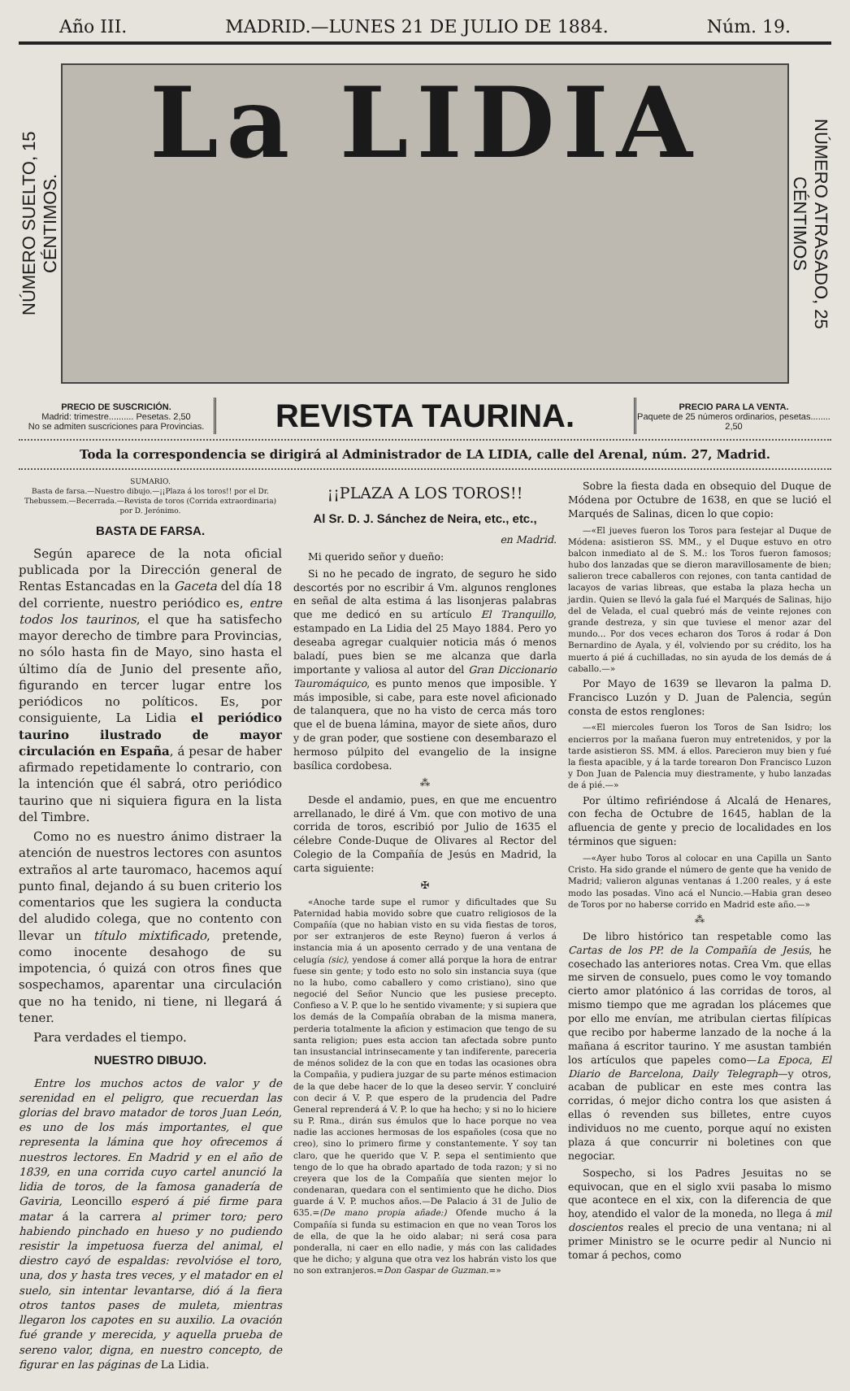Año III. MADRID.—LUNES 21 DE JULIO DE 1884. Núm. 19.
NÚMERO SUELTO, 15 CÉNTIMOS.
La LIDIA
NÚMERO ATRASADO, 25 CÉNTIMOS
PRECIO DE SUSCRICIÓN.
Madrid: trimestre.......... Pesetas. 2,50
No se admiten suscriciones para Provincias.
REVISTA TAURINA.
PRECIO PARA LA VENTA.
Paquete de 25 números ordinarios, pesetas........ 2,50
Toda la correspondencia se dirigirá al Administrador de LA LIDIA, calle del Arenal, núm. 27, Madrid.
SUMARIO.
Basta de farsa.—Nuestro dibujo.—¡¡Plaza á los toros!! por el Dr. Thebussem.—Becerrada.—Revista de toros (Corrida extraordinaria) por D. Jerónimo.
BASTA DE FARSA.
Según aparece de la nota oficial publicada por la Dirección general de Rentas Estancadas en la Gaceta del día 18 del corriente, nuestro periódico es, entre todos los taurinos, el que ha satisfecho mayor derecho de timbre para Provincias, no sólo hasta fin de Mayo, sino hasta el último día de Junio del presente año, figurando en tercer lugar entre los periódicos no políticos. Es, por consiguiente, La Lidia el periódico taurino ilustrado de mayor circulación en España, á pesar de haber afirmado repetidamente lo contrario, con la intención que él sabrá, otro periódico taurino que ni siquiera figura en la lista del Timbre.
Como no es nuestro ánimo distraer la atención de nuestros lectores con asuntos extraños al arte tauromaco, hacemos aquí punto final, dejando á su buen criterio los comentarios que les sugiera la conducta del aludido colega, que no contento con llevar un título mixtificado, pretende, como inocente desahogo de su impotencia, ó quizá con otros fines que sospechamos, aparentar una circulación que no ha tenido, ni tiene, ni llegará á tener.
Para verdades el tiempo.
NUESTRO DIBUJO.
Entre los muchos actos de valor y de serenidad en el peligro, que recuerdan las glorias del bravo matador de toros Juan León, es uno de los más importantes, el que representa la lámina que hoy ofrecemos á nuestros lectores. En Madrid y en el año de 1839, en una corrida cuyo cartel anunció la lidia de toros, de la famosa ganadería de Gaviria, Leoncillo esperó á pié firme para matar á la carrera al primer toro; pero habiendo pinchado en hueso y no pudiendo resistir la impetuosa fuerza del animal, el diestro cayó de espaldas: revolvióse el toro, una, dos y hasta tres veces, y el matador en el suelo, sin intentar levantarse, dió á la fiera otros tantos pases de muleta, mientras llegaron los capotes en su auxilio. La ovación fué grande y merecida, y aquella prueba de sereno valor, digna, en nuestro concepto, de figurar en las páginas de La Lidia.
¡¡PLAZA A LOS TOROS!!
Al Sr. D. J. Sánchez de Neira, etc., etc.,
en Madrid.
Mi querido señor y dueño:
Si no he pecado de ingrato, de seguro he sido descortés por no escribir á Vm. algunos renglones en señal de alta estima á las lisonjeras palabras que me dedicó en su artículo El Tranquillo, estampado en La Lidia del 25 Mayo 1884. Pero yo deseaba agregar cualquier noticia más ó menos baladí, pues bien se me alcanza que darla importante y valiosa al autor del Gran Diccionario Tauromáquico, es punto menos que imposible. Y más imposible, si cabe, para este novel aficionado de talanquera, que no ha visto de cerca más toro que el de buena lámina, mayor de siete años, duro y de gran poder, que sostiene con desembarazo el hermoso púlpito del evangelio de la insigne basílica cordobesa.
⁂
Desde el andamio, pues, en que me encuentro arrellanado, le diré á Vm. que con motivo de una corrida de toros, escribió por Julio de 1635 el célebre Conde-Duque de Olivares al Rector del Colegio de la Compañía de Jesús en Madrid, la carta siguiente:
✠
«Anoche tarde supe el rumor y dificultades que Su Paternidad habia movido sobre que cuatro religiosos de la Compañía (que no habian visto en su vida fiestas de toros, por ser extranjeros de este Reyno) fueron á verlos á instancia mia á un aposento cerrado y de una ventana de celugía (sic), yendose á comer allá porque la hora de entrar fuese sin gente; y todo esto no solo sin instancia suya (que no la hubo, como caballero y como cristiano), sino que negocié del Señor Nuncio que les pusiese precepto. Confieso a V. P. que lo he sentido vivamente; y si supiera que los demás de la Compañía obraban de la misma manera, perderia totalmente la aficion y estimacion que tengo de su santa religion; pues esta accion tan afectada sobre punto tan insustancial intrinsecamente y tan indiferente, pareceria de ménos solidez de la con que en todas las ocasiones obra la Compañia, y pudiera juzgar de su parte ménos estimacion de la que debe hacer de lo que la deseo servir. Y concluiré con decir á V. P. que espero de la prudencia del Padre General reprenderá á V. P. lo que ha hecho; y si no lo hiciere su P. Rma., dirán sus émulos que lo hace porque no vea nadie las acciones hermosas de los españoles (cosa que no creo), sino lo primero firme y constantemente. Y soy tan claro, que he querido que V. P. sepa el sentimiento que tengo de lo que ha obrado apartado de toda razon; y si no creyera que los de la Compañía que sienten mejor lo condenaran, quedara con el sentimiento que he dicho. Dios guarde á V. P. muchos años.—De Palacio á 31 de Julio de 635.=(De mano propia añade:) Ofende mucho á la Compañía si funda su estimacion en que no vean Toros los de ella, de que la he oido alabar; ni será cosa para ponderalla, ni caer en ello nadie, y más con las calidades que he dicho; y alguna que otra vez los habrán visto los que no son extranjeros.=Don Gaspar de Guzman.=»
Sobre la fiesta dada en obsequio del Duque de Módena por Octubre de 1638, en que se lució el Marqués de Salinas, dicen lo que copio:
—«El jueves fueron los Toros para festejar al Duque de Módena: asistieron SS. MM., y el Duque estuvo en otro balcon inmediato al de S. M.: los Toros fueron famosos; hubo dos lanzadas que se dieron maravillosamente de bien; salieron trece caballeros con rejones, con tanta cantidad de lacayos de varias libreas, que estaba la plaza hecha un jardin. Quien se llevó la gala fué el Marqués de Salinas, hijo del de Velada, el cual quebró más de veinte rejones con grande destreza, y sin que tuviese el menor azar del mundo... Por dos veces echaron dos Toros á rodar á Don Bernardino de Ayala, y él, volviendo por su crédito, los ha muerto á pié á cuchilladas, no sin ayuda de los demás de á caballo.—»
Por Mayo de 1639 se llevaron la palma D. Francisco Luzón y D. Juan de Palencia, según consta de estos renglones:
—«El miercoles fueron los Toros de San Isidro; los encierros por la mañana fueron muy entretenidos, y por la tarde asistieron SS. MM. á ellos. Parecieron muy bien y fué la fiesta apacible, y á la tarde torearon Don Francisco Luzon y Don Juan de Palencia muy diestramente, y hubo lanzadas de á pié.—»
Por último refiriéndose á Alcalá de Henares, con fecha de Octubre de 1645, hablan de la afluencia de gente y precio de localidades en los términos que siguen:
—«Ayer hubo Toros al colocar en una Capilla un Santo Cristo. Ha sido grande el número de gente que ha venido de Madrid; valieron algunas ventanas á 1.200 reales, y á este modo las posadas. Vino acá el Nuncio.—Habia gran deseo de Toros por no haberse corrido en Madrid este año.—»
⁂
De libro histórico tan respetable como las Cartas de los PP. de la Compañía de Jesús, he cosechado las anteriores notas. Crea Vm. que ellas me sirven de consuelo, pues como le voy tomando cierto amor platónico á las corridas de toros, al mismo tiempo que me agradan los plácemes que por ello me envían, me atribulan ciertas filípicas que recibo por haberme lanzado de la noche á la mañana á escritor taurino. Y me asustan también los artículos que papeles como—La Epoca, El Diario de Barcelona, Daily Telegraph—y otros, acaban de publicar en este mes contra las corridas, ó mejor dicho contra los que asisten á ellas ó revenden sus billetes, entre cuyos individuos no me cuento, porque aquí no existen plaza á que concurrir ni boletines con que negociar.
Sospecho, si los Padres Jesuitas no se equivocan, que en el siglo xvii pasaba lo mismo que acontece en el xix, con la diferencia de que hoy, atendido el valor de la moneda, no llega á mil doscientos reales el precio de una ventana; ni al primer Ministro se le ocurre pedir al Nuncio ni tomar á pechos, como